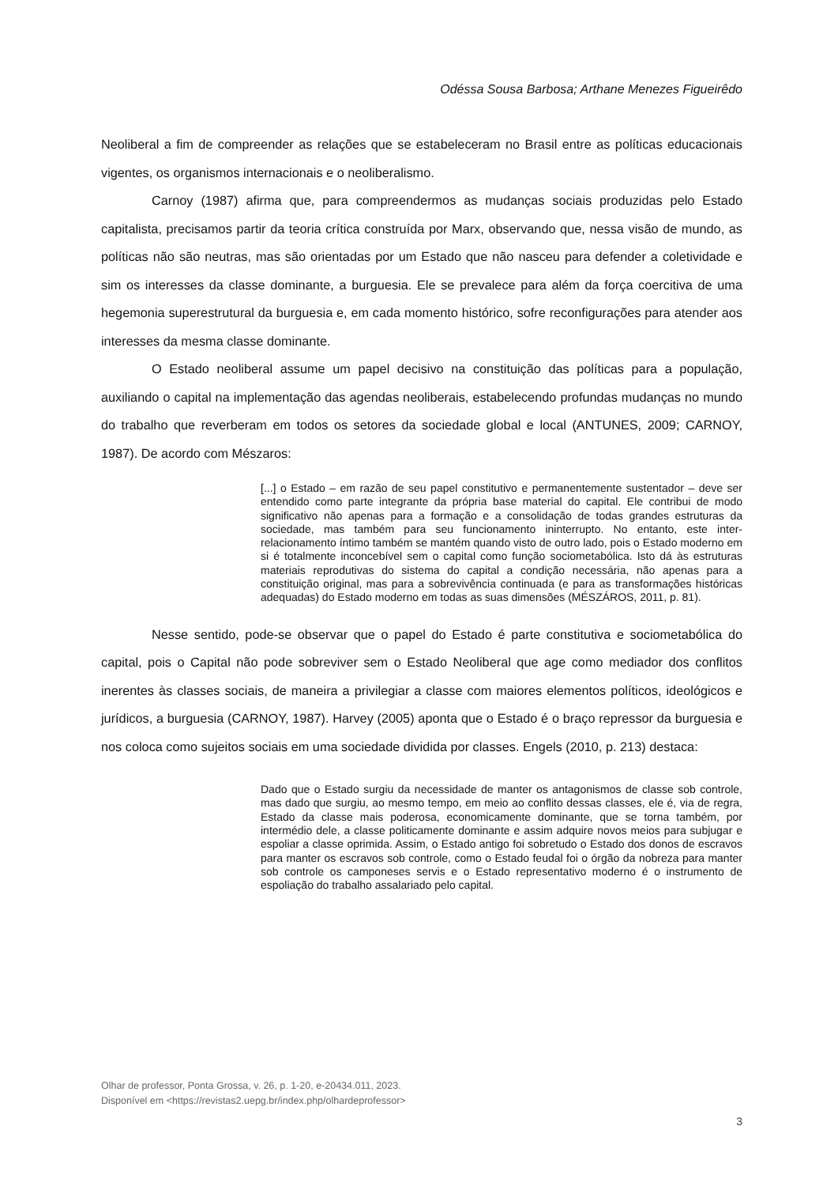Odéssa Sousa Barbosa; Arthane Menezes Figueirêdo
Neoliberal a fim de compreender as relações que se estabeleceram no Brasil entre as políticas educacionais vigentes, os organismos internacionais e o neoliberalismo.
Carnoy (1987) afirma que, para compreendermos as mudanças sociais produzidas pelo Estado capitalista, precisamos partir da teoria crítica construída por Marx, observando que, nessa visão de mundo, as políticas não são neutras, mas são orientadas por um Estado que não nasceu para defender a coletividade e sim os interesses da classe dominante, a burguesia. Ele se prevalece para além da força coercitiva de uma hegemonia superestrutural da burguesia e, em cada momento histórico, sofre reconfigurações para atender aos interesses da mesma classe dominante.
O Estado neoliberal assume um papel decisivo na constituição das políticas para a população, auxiliando o capital na implementação das agendas neoliberais, estabelecendo profundas mudanças no mundo do trabalho que reverberam em todos os setores da sociedade global e local (ANTUNES, 2009; CARNOY, 1987). De acordo com Mészaros:
[...] o Estado – em razão de seu papel constitutivo e permanentemente sustentador – deve ser entendido como parte integrante da própria base material do capital. Ele contribui de modo significativo não apenas para a formação e a consolidação de todas grandes estruturas da sociedade, mas também para seu funcionamento ininterrupto. No entanto, este inter-relacionamento íntimo também se mantém quando visto de outro lado, pois o Estado moderno em si é totalmente inconcebível sem o capital como função sociometabólica. Isto dá às estruturas materiais reprodutivas do sistema do capital a condição necessária, não apenas para a constituição original, mas para a sobrevivência continuada (e para as transformações históricas adequadas) do Estado moderno em todas as suas dimensões (MÉSZÁROS, 2011, p. 81).
Nesse sentido, pode-se observar que o papel do Estado é parte constitutiva e sociometabólica do capital, pois o Capital não pode sobreviver sem o Estado Neoliberal que age como mediador dos conflitos inerentes às classes sociais, de maneira a privilegiar a classe com maiores elementos políticos, ideológicos e jurídicos, a burguesia (CARNOY, 1987). Harvey (2005) aponta que o Estado é o braço repressor da burguesia e nos coloca como sujeitos sociais em uma sociedade dividida por classes. Engels (2010, p. 213) destaca:
Dado que o Estado surgiu da necessidade de manter os antagonismos de classe sob controle, mas dado que surgiu, ao mesmo tempo, em meio ao conflito dessas classes, ele é, via de regra, Estado da classe mais poderosa, economicamente dominante, que se torna também, por intermédio dele, a classe politicamente dominante e assim adquire novos meios para subjugar e espoliar a classe oprimida. Assim, o Estado antigo foi sobretudo o Estado dos donos de escravos para manter os escravos sob controle, como o Estado feudal foi o órgão da nobreza para manter sob controle os camponeses servis e o Estado representativo moderno é o instrumento de espoliação do trabalho assalariado pelo capital.
Olhar de professor, Ponta Grossa, v. 26, p. 1-20, e-20434.011, 2023.
Disponível em <https://revistas2.uepg.br/index.php/olhardeprofessor>
3